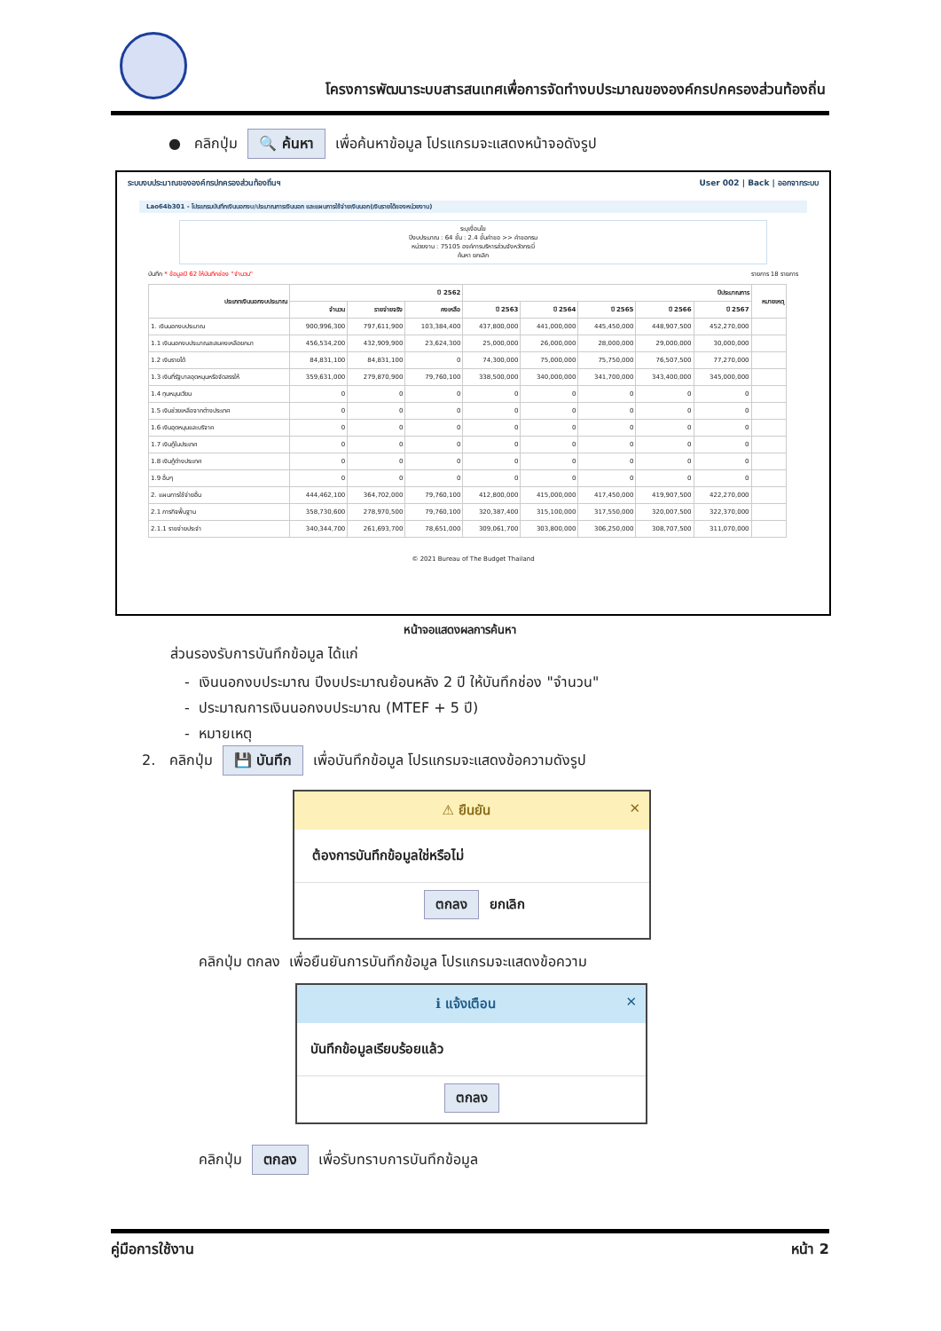โครงการพัฒนาระบบสารสนเทศเพื่อการจัดทำงบประมาณขององค์กรปกครองส่วนท้องถิ่น
● คลิกปุ่ม 🔍 ค้นหา เพื่อค้นหาข้อมูล โปรแกรมจะแสดงหน้าจอดังรูป
ระบบงบประมาณขององค์กรปกครองส่วนท้องถิ่นฯ User 002 | Back | ออกจากระบบ
Lao64b301 - โปรแกรมบันทึกเงินนอกงบ/ประมาณการเงินนอก และแผนการใช้จ่ายเงินนอก(เงินรายได้ของหน่วยงาน)
ระบุเงื่อนไข
ปีงบประมาณ : 64 ขั้น : 2.4 ขั้นคำขอ >> คำขอกรม
หน่วยงาน : 75105 องค์การบริหารส่วนจังหวัดกระบี่
ค้นหา ยกเลิก
บันทึก * ข้อมูลปี 62 ให้บันทึกช่อง "จำนวน" รายการ 18 รายการ
| ประเภทเงินนอกงบประมาณ | ปี 2562 | | | ปีประมาณการ | | | | | หมายเหตุ |
| --- | --- | --- | --- | --- | --- | --- | --- | --- | --- |
| | จำนวน | รายจ่ายจริง | คงเหลือ | ปี 2563 | ปี 2564 | ปี 2565 | ปี 2566 | ปี 2567 | |
| 1. เงินนอกงบประมาณ | 900,996,300 | 797,611,900 | 103,384,400 | 437,800,000 | 441,000,000 | 445,450,000 | 448,907,500 | 452,270,000 | |
| 1.1 เงินนอกงบประมาณสะสมคงเหลือยกมา | 456,534,200 | 432,909,900 | 23,624,300 | 25,000,000 | 26,000,000 | 28,000,000 | 29,000,000 | 30,000,000 | |
| 1.2 เงินรายได้ | 84,831,100 | 84,831,100 | 0 | 74,300,000 | 75,000,000 | 75,750,000 | 76,507,500 | 77,270,000 | |
| 1.3 เงินที่รัฐบาลอุดหนุนหรือจัดสรรให้ | 359,631,000 | 279,870,900 | 79,760,100 | 338,500,000 | 340,000,000 | 341,700,000 | 343,400,000 | 345,000,000 | |
| 1.4 ทุนหมุนเวียน | 0 | 0 | 0 | 0 | 0 | 0 | 0 | 0 | |
| 1.5 เงินช่วยเหลือจากต่างประเทศ | 0 | 0 | 0 | 0 | 0 | 0 | 0 | 0 | |
| 1.6 เงินอุดหนุนและบริจาค | 0 | 0 | 0 | 0 | 0 | 0 | 0 | 0 | |
| 1.7 เงินกู้ในประเทศ | 0 | 0 | 0 | 0 | 0 | 0 | 0 | 0 | |
| 1.8 เงินกู้ต่างประเทศ | 0 | 0 | 0 | 0 | 0 | 0 | 0 | 0 | |
| 1.9 อื่นๆ | 0 | 0 | 0 | 0 | 0 | 0 | 0 | 0 | |
| 2. แผนการใช้จ่ายอื่น | 444,462,100 | 364,702,000 | 79,760,100 | 412,800,000 | 415,000,000 | 417,450,000 | 419,907,500 | 422,270,000 | |
| 2.1 ภารกิจพื้นฐาน | 358,730,600 | 278,970,500 | 79,760,100 | 320,387,400 | 315,100,000 | 317,550,000 | 320,007,500 | 322,370,000 | |
| 2.1.1 รายจ่ายประจำ | 340,344,700 | 261,693,700 | 78,651,000 | 309,061,700 | 303,800,000 | 306,250,000 | 308,707,500 | 311,070,000 | |
© 2021 Bureau of The Budget Thailand
หน้าจอแสดงผลการค้นหา
ส่วนรองรับการบันทึกข้อมูล ได้แก่
- เงินนอกงบประมาณ ปีงบประมาณย้อนหลัง 2 ปี ให้บันทึกช่อง "จำนวน"
- ประมาณการเงินนอกงบประมาณ (MTEF + 5 ปี)
- หมายเหตุ
2. คลิกปุ่ม 💾 บันทึก เพื่อบันทึกข้อมูล โปรแกรมจะแสดงข้อความดังรูป
⚠ ยืนยัน ✕
ต้องการบันทึกข้อมูลใช่หรือไม่
ตกลง ยกเลิก
คลิกปุ่ม ตกลง เพื่อยืนยันการบันทึกข้อมูล โปรแกรมจะแสดงข้อความ
ℹ แจ้งเตือน ✕
บันทึกข้อมูลเรียบร้อยแล้ว
ตกลง
คลิกปุ่ม ตกลง เพื่อรับทราบการบันทึกข้อมูล
คู่มือการใช้งาน หน้า 2